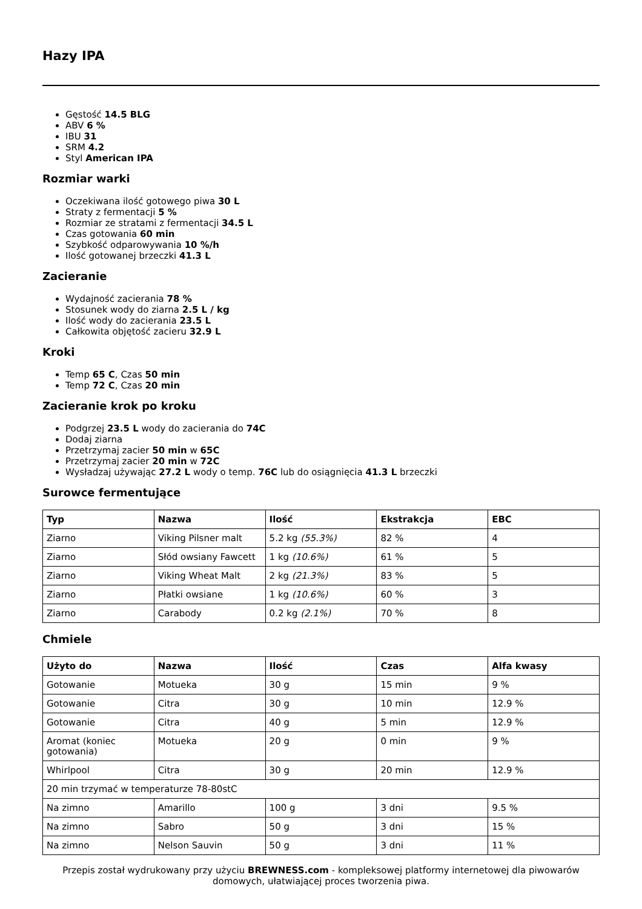Hazy IPA
Gęstość 14.5 BLG
ABV 6 %
IBU 31
SRM 4.2
Styl American IPA
Rozmiar warki
Oczekiwana ilość gotowego piwa 30 L
Straty z fermentacji 5 %
Rozmiar ze stratami z fermentacji 34.5 L
Czas gotowania 60 min
Szybkość odparowywania 10 %/h
Ilość gotowanej brzeczki 41.3 L
Zacieranie
Wydajność zacierania 78 %
Stosunek wody do ziarna 2.5 L / kg
Ilość wody do zacierania 23.5 L
Całkowita objętość zacieru 32.9 L
Kroki
Temp 65 C, Czas 50 min
Temp 72 C, Czas 20 min
Zacieranie krok po kroku
Podgrzej 23.5 L wody do zacierania do 74C
Dodaj ziarna
Przetrzymaj zacier 50 min w 65C
Przetrzymaj zacier 20 min w 72C
Wysładzaj używając 27.2 L wody o temp. 76C lub do osiągnięcia 41.3 L brzeczki
Surowce fermentujące
| Typ | Nazwa | Ilość | Ekstrakcja | EBC |
| --- | --- | --- | --- | --- |
| Ziarno | Viking Pilsner malt | 5.2 kg (55.3%) | 82 % | 4 |
| Ziarno | Słód owsiany Fawcett | 1 kg (10.6%) | 61 % | 5 |
| Ziarno | Viking Wheat Malt | 2 kg (21.3%) | 83 % | 5 |
| Ziarno | Płatki owsiane | 1 kg (10.6%) | 60 % | 3 |
| Ziarno | Carabody | 0.2 kg (2.1%) | 70 % | 8 |
Chmiele
| Użyto do | Nazwa | Ilość | Czas | Alfa kwasy |
| --- | --- | --- | --- | --- |
| Gotowanie | Motueka | 30 g | 15 min | 9 % |
| Gotowanie | Citra | 30 g | 10 min | 12.9 % |
| Gotowanie | Citra | 40 g | 5 min | 12.9 % |
| Aromat (koniec gotowania) | Motueka | 20 g | 0 min | 9 % |
| Whirlpool | Citra | 30 g | 20 min | 12.9 % |
| 20 min trzymać w temperaturze 78-80stC | | | | |
| Na zimno | Amarillo | 100 g | 3 dni | 9.5 % |
| Na zimno | Sabro | 50 g | 3 dni | 15 % |
| Na zimno | Nelson Sauvin | 50 g | 3 dni | 11 % |
Przepis został wydrukowany przy użyciu BREWNESS.com - kompleksowej platformy internetowej dla piwowarów domowych, ułatwiającej proces tworzenia piwa.